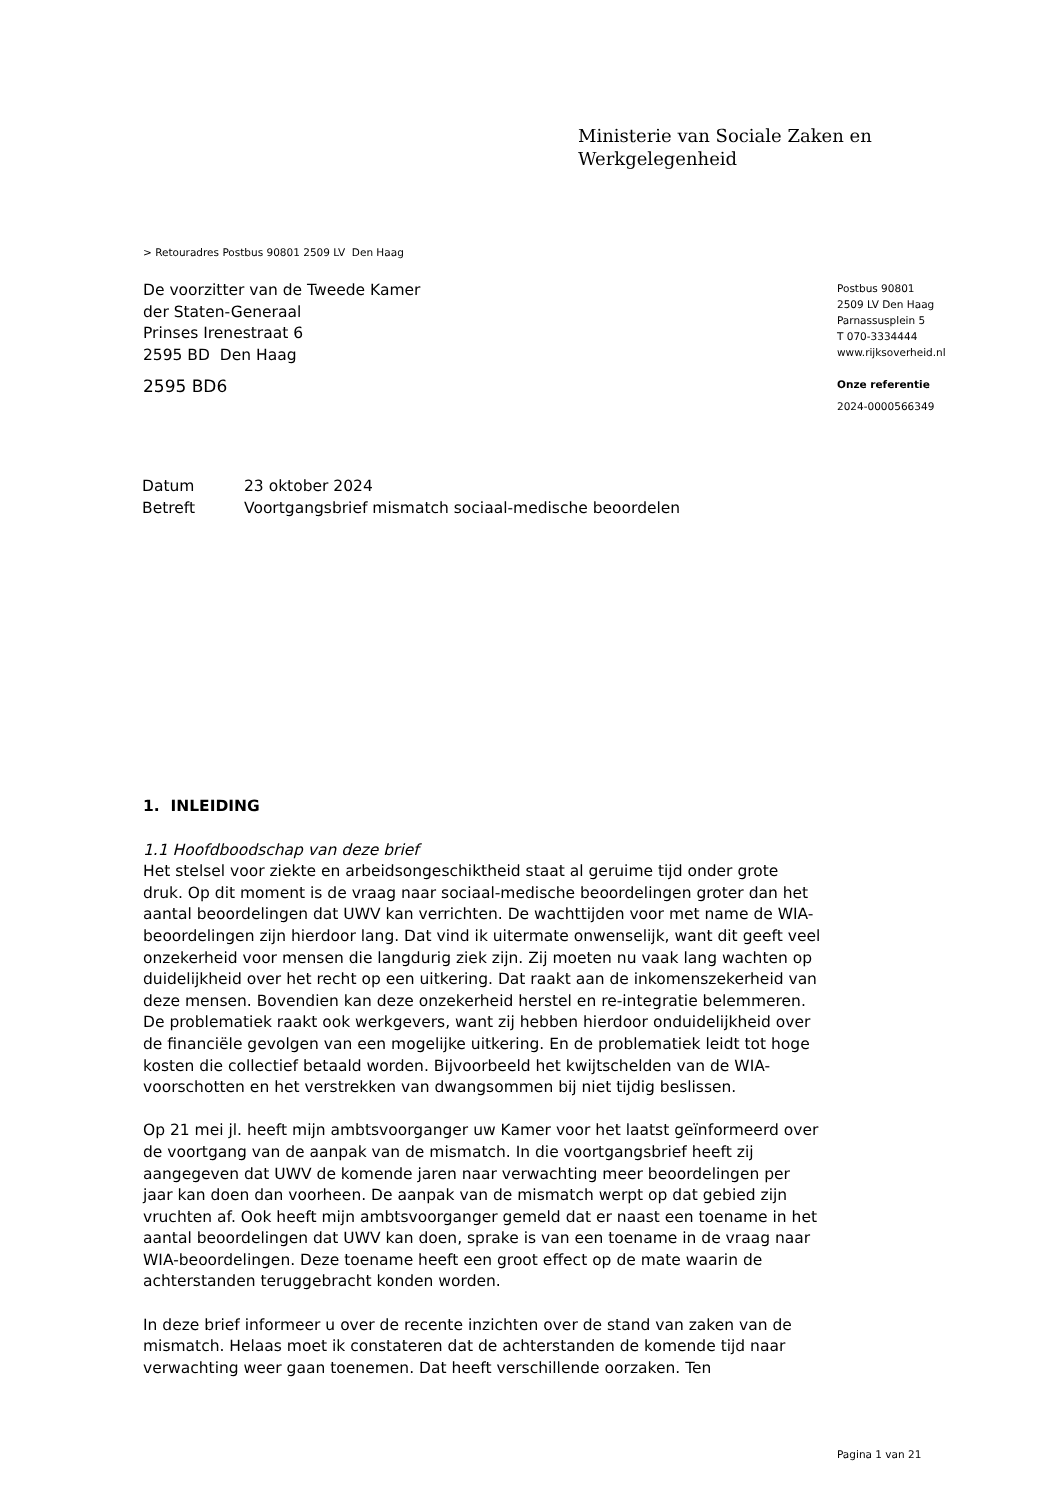Ministerie van Sociale Zaken en
Werkgelegenheid
> Retouradres Postbus 90801 2509 LV Den Haag
De voorzitter van de Tweede Kamer
der Staten-Generaal
Prinses Irenestraat 6
2595 BD Den Haag
2595 BD6
Postbus 90801
2509 LV Den Haag
Parnassusplein 5
T 070-3334444
www.rijksoverheid.nl
Onze referentie
2024-0000566349
| Datum | 23 oktober 2024 |
| Betreft | Voortgangsbrief mismatch sociaal-medische beoordelen |
1. INLEIDING
1.1 Hoofdboodschap van deze brief
Het stelsel voor ziekte en arbeidsongeschiktheid staat al geruime tijd onder grote druk. Op dit moment is de vraag naar sociaal-medische beoordelingen groter dan het aantal beoordelingen dat UWV kan verrichten. De wachttijden voor met name de WIA-beoordelingen zijn hierdoor lang. Dat vind ik uitermate onwenselijk, want dit geeft veel onzekerheid voor mensen die langdurig ziek zijn. Zij moeten nu vaak lang wachten op duidelijkheid over het recht op een uitkering. Dat raakt aan de inkomenszekerheid van deze mensen. Bovendien kan deze onzekerheid herstel en re-integratie belemmeren. De problematiek raakt ook werkgevers, want zij hebben hierdoor onduidelijkheid over de financiële gevolgen van een mogelijke uitkering. En de problematiek leidt tot hoge kosten die collectief betaald worden. Bijvoorbeeld het kwijtschelden van de WIA-voorschotten en het verstrekken van dwangsommen bij niet tijdig beslissen.
Op 21 mei jl. heeft mijn ambtsvoorganger uw Kamer voor het laatst geïnformeerd over de voortgang van de aanpak van de mismatch. In die voortgangsbrief heeft zij aangegeven dat UWV de komende jaren naar verwachting meer beoordelingen per jaar kan doen dan voorheen. De aanpak van de mismatch werpt op dat gebied zijn vruchten af. Ook heeft mijn ambtsvoorganger gemeld dat er naast een toename in het aantal beoordelingen dat UWV kan doen, sprake is van een toename in de vraag naar WIA-beoordelingen. Deze toename heeft een groot effect op de mate waarin de achterstanden teruggebracht konden worden.
In deze brief informeer u over de recente inzichten over de stand van zaken van de mismatch. Helaas moet ik constateren dat de achterstanden de komende tijd naar verwachting weer gaan toenemen. Dat heeft verschillende oorzaken. Ten
Pagina 1 van 21